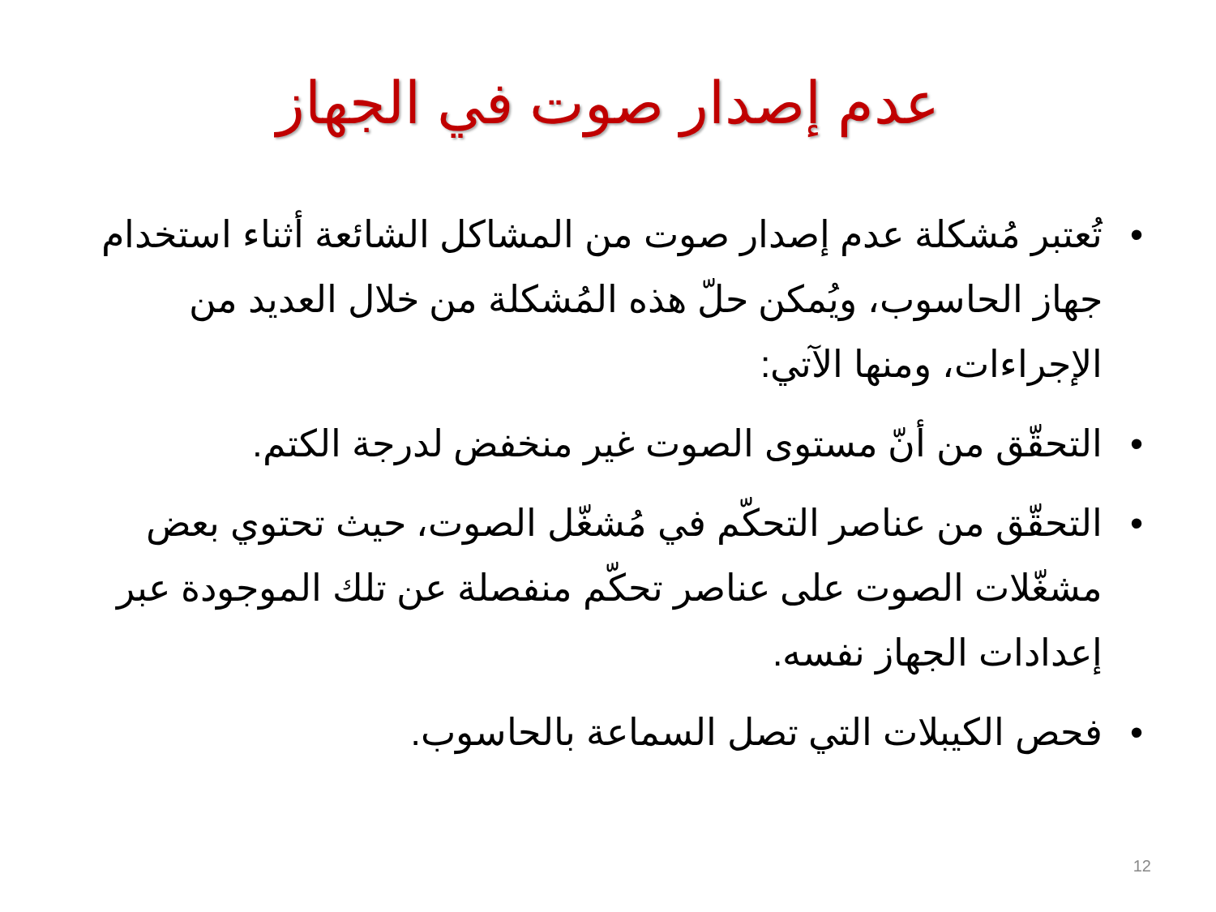عدم إصدار صوت في الجهاز
• تُعتبر مُشكلة عدم إصدار صوت من المشاكل الشائعة أثناء استخدام جهاز الحاسوب، ويُمكن حلّ هذه المُشكلة من خلال العديد من الإجراءات، ومنها الآتي:
• التحقّق من أنّ مستوى الصوت غير منخفض لدرجة الكتم.
• التحقّق من عناصر التحكّم في مُشغّل الصوت، حيث تحتوي بعض مشغّلات الصوت على عناصر تحكّم منفصلة عن تلك الموجودة عبر إعدادات الجهاز نفسه.
• فحص الكيبلات التي تصل السماعة بالحاسوب.
12